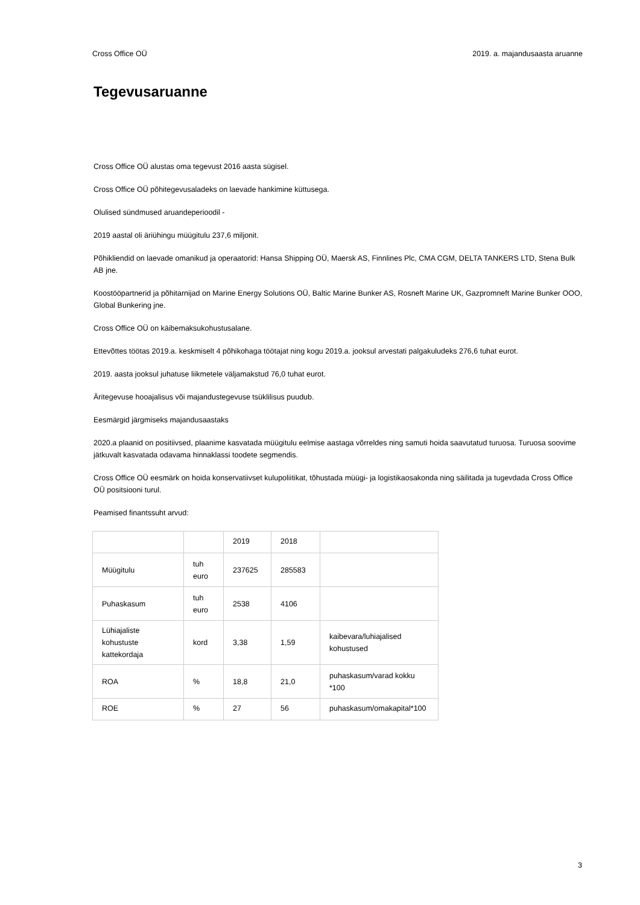Cross Office OÜ 2019. a. majandusaasta aruanne
Tegevusaruanne
Cross Office OÜ alustas oma tegevust 2016 aasta sügisel.
Cross Office OÜ põhitegevusaladeks on laevade hankimine küttusega.
Olulised sündmused aruandeperioodil -
2019 aastal oli äriühingu müügitulu 237,6 miljonit.
Põhikliendid on laevade omanikud ja operaatorid: Hansa Shipping OÜ, Maersk AS, Finnlines Plc, CMA CGM, DELTA TANKERS LTD, Stena Bulk AB jne.
Koostööpartnerid ja põhitarnijad on Marine Energy Solutions OÜ, Baltic Marine Bunker AS, Rosneft Marine UK, Gazpromneft Marine Bunker OOO, Global Bunkering jne.
Cross Office OÜ on käibemaksukohustusalane.
Ettevõttes töötas 2019.a. keskmiselt 4 põhikohaga töötajat ning kogu 2019.a. jooksul arvestati palgakuludeks 276,6 tuhat eurot.
2019. aasta jooksul juhatuse liikmetele väljamakstud 76,0 tuhat eurot.
Äritegevuse hooajalisus või majandustegevuse tsüklilisus puudub.
Eesmärgid järgmiseks majandusaastaks
2020.a plaanid on positiivsed, plaanime kasvatada müügitulu eelmise aastaga võrreldes ning samuti hoida saavutatud turuosa. Turuosa soovime jätkuvalt kasvatada odavama hinnaklassi toodete segmendis.
Cross Office OÜ eesmärk on hoida konservatiivset kulupoliitikat, tõhustada müügi- ja logistikaosakonda ning säilitada ja tugevdada Cross Office OÜ positsiooni turul.
Peamised finantssuht arvud:
| | | 2019 | 2018 | |
| Müügitulu | tuh euro | 237625 | 285583 | |
| Puhaskasum | tuh euro | 2538 | 4106 | |
| Lühiajaliste kohustuste kattekordaja | kord | 3,38 | 1,59 | kaibevara/luhiajalised kohustused |
| ROA | % | 18,8 | 21,0 | puhaskasum/varad kokku *100 |
| ROE | % | 27 | 56 | puhaskasum/omakapital*100 |
3